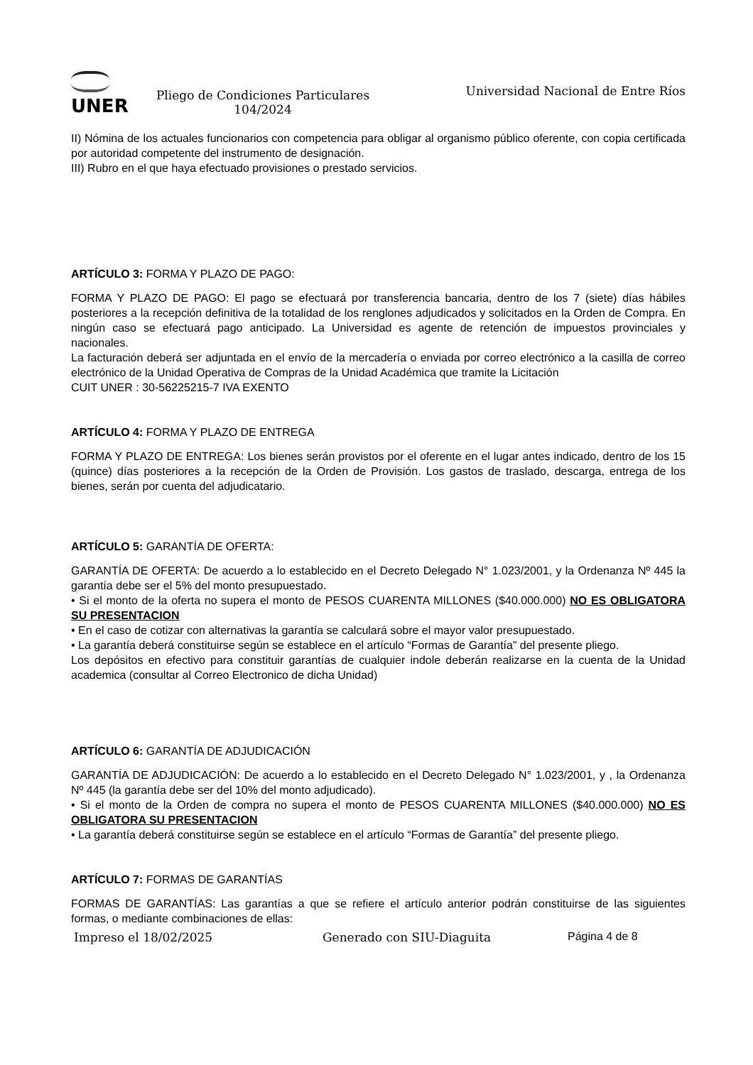UNER
Pliego de Condiciones Particulares
104/2024
Universidad Nacional de Entre Ríos
II) Nómina de los actuales funcionarios con competencia para obligar al organismo público oferente, con copia certificada por autoridad competente del instrumento de designación.
III) Rubro en el que haya efectuado provisiones o prestado servicios.
ARTÍCULO 3: FORMA Y PLAZO DE PAGO:
FORMA Y PLAZO DE PAGO: El pago se efectuará por transferencia bancaria, dentro de los 7 (siete) días hábiles posteriores a la recepción definitiva de la totalidad de los renglones adjudicados y solicitados en la Orden de Compra. En ningún caso se efectuará pago anticipado. La Universidad es agente de retención de impuestos provinciales y nacionales.
La facturación deberá ser adjuntada en el envío de la mercadería o enviada por correo electrónico a la casilla de correo electrónico de la Unidad Operativa de Compras de la Unidad Académica que tramite la Licitación
CUIT UNER : 30-56225215-7 IVA EXENTO
ARTÍCULO 4: FORMA Y PLAZO DE ENTREGA
FORMA Y PLAZO DE ENTREGA: Los bienes serán provistos por el oferente en el lugar antes indicado, dentro de los 15 (quince) días posteriores a la recepción de la Orden de Provisión. Los gastos de traslado, descarga, entrega de los bienes, serán por cuenta del adjudicatario.
ARTÍCULO 5: GARANTÍA DE OFERTA:
GARANTÍA DE OFERTA: De acuerdo a lo establecido en el Decreto Delegado N° 1.023/2001, y la Ordenanza Nº 445 la garantía debe ser el 5% del monto presupuestado.
• Si el monto de la oferta no supera el monto de PESOS CUARENTA MILLONES ($40.000.000) NO ES OBLIGATORA SU PRESENTACION
• En el caso de cotizar con alternativas la garantía se calculará sobre el mayor valor presupuestado.
• La garantía deberá constituirse según se establece en el artículo “Formas de Garantía” del presente pliego.
Los depósitos en efectivo para constituir garantías de cualquier indole deberán realizarse en la cuenta de la Unidad academica (consultar al Correo Electronico de dicha Unidad)
ARTÍCULO 6: GARANTÍA DE ADJUDICACIÓN
GARANTÍA DE ADJUDICACIÓN: De acuerdo a lo establecido en el Decreto Delegado N° 1.023/2001, y , la Ordenanza Nº 445 (la garantía debe ser del 10% del monto adjudicado).
• Si el monto de la Orden de compra no supera el monto de PESOS CUARENTA MILLONES ($40.000.000) NO ES OBLIGATORA SU PRESENTACION
• La garantía deberá constituirse según se establece en el artículo “Formas de Garantía” del presente pliego.
ARTÍCULO 7: FORMAS DE GARANTÍAS
FORMAS DE GARANTÍAS: Las garantías a que se refiere el artículo anterior podrán constituirse de las siguientes formas, o mediante combinaciones de ellas:
Impreso el 18/02/2025 Generado con SIU-Diaguita Página 4 de 8